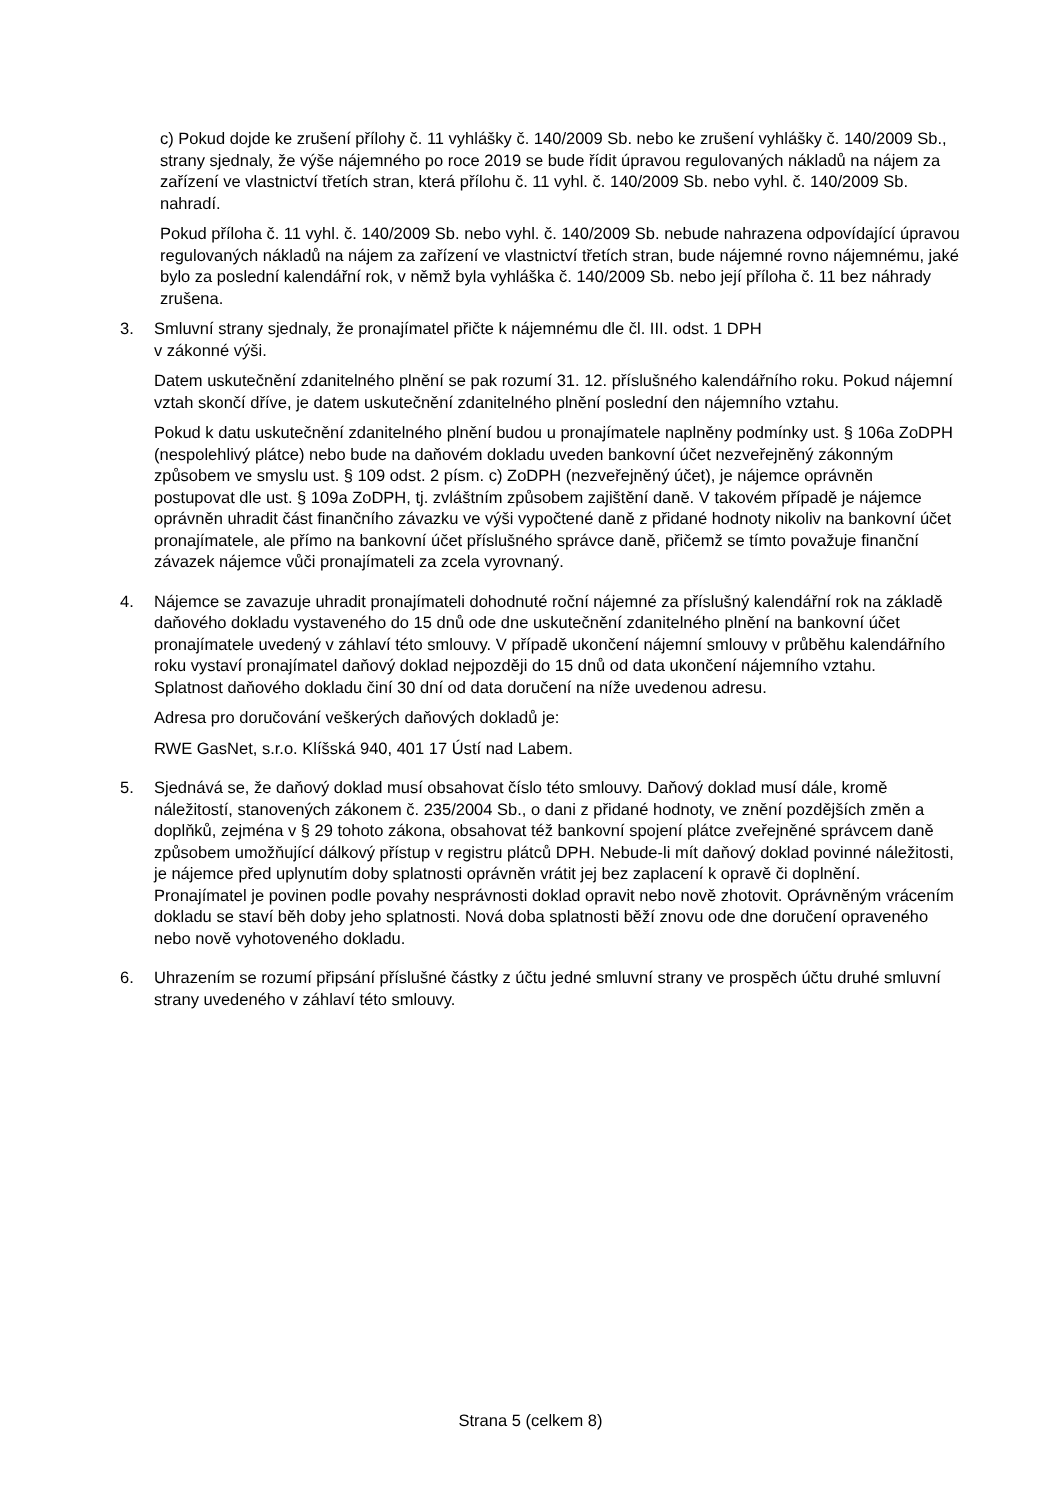c) Pokud dojde ke zrušení přílohy č. 11 vyhlášky č. 140/2009 Sb. nebo ke zrušení vyhlášky č. 140/2009 Sb., strany sjednaly, že výše nájemného po roce 2019 se bude řídit úpravou regulovaných nákladů na nájem za zařízení ve vlastnictví třetích stran, která přílohu č. 11 vyhl. č. 140/2009 Sb. nebo vyhl. č. 140/2009 Sb. nahradí.
Pokud příloha č. 11 vyhl. č. 140/2009 Sb. nebo vyhl. č. 140/2009 Sb. nebude nahrazena odpovídající úpravou regulovaných nákladů na nájem za zařízení ve vlastnictví třetích stran, bude nájemné rovno nájemnému, jaké bylo za poslední kalendářní rok, v němž byla vyhláška č. 140/2009 Sb. nebo její příloha č. 11 bez náhrady zrušena.
3. Smluvní strany sjednaly, že pronajímatel přičte k nájemnému dle čl. III. odst. 1 DPH
v zákonné výši.
Datem uskutečnění zdanitelného plnění se pak rozumí 31. 12. příslušného kalendářního roku. Pokud nájemní vztah skončí dříve, je datem uskutečnění zdanitelného plnění poslední den nájemního vztahu.
Pokud k datu uskutečnění zdanitelného plnění budou u pronajímatele naplněny podmínky ust. § 106a ZoDPH (nespolehlivý plátce) nebo bude na daňovém dokladu uveden bankovní účet nezveřejněný zákonným způsobem ve smyslu ust. § 109 odst. 2 písm. c) ZoDPH (nezveřejněný účet), je nájemce oprávněn postupovat dle ust. § 109a ZoDPH, tj. zvláštním způsobem zajištění daně. V takovém případě je nájemce oprávněn uhradit část finančního závazku ve výši vypočtené daně z přidané hodnoty nikoliv na bankovní účet pronajímatele, ale přímo na bankovní účet příslušného správce daně, přičemž se tímto považuje finanční závazek nájemce vůči pronajímateli za zcela vyrovnaný.
4. Nájemce se zavazuje uhradit pronajímateli dohodnuté roční nájemné za příslušný kalendářní rok na základě daňového dokladu vystaveného do 15 dnů ode dne uskutečnění zdanitelného plnění na bankovní účet pronajímatele uvedený v záhlaví této smlouvy. V případě ukončení nájemní smlouvy v průběhu kalendářního roku vystaví pronajímatel daňový doklad nejpozději do 15 dnů od data ukončení nájemního vztahu.
Splatnost daňového dokladu činí 30 dní od data doručení na níže uvedenou adresu.
Adresa pro doručování veškerých daňových dokladů je:
RWE GasNet, s.r.o. Klíšská 940, 401 17 Ústí nad Labem.
5. Sjednává se, že daňový doklad musí obsahovat číslo této smlouvy. Daňový doklad musí dále, kromě náležitostí, stanovených zákonem č. 235/2004 Sb., o dani z přidané hodnoty, ve znění pozdějších změn a doplňků, zejména v § 29 tohoto zákona, obsahovat též bankovní spojení plátce zveřejněné správcem daně způsobem umožňující dálkový přístup v registru plátců DPH. Nebude-li mít daňový doklad povinné náležitosti, je nájemce před uplynutím doby splatnosti oprávněn vrátit jej bez zaplacení k opravě či doplnění. Pronajímatel je povinen podle povahy nesprávnosti doklad opravit nebo nově zhotovit. Oprávněným vrácením dokladu se staví běh doby jeho splatnosti. Nová doba splatnosti běží znovu ode dne doručení opraveného nebo nově vyhotoveného dokladu.
6. Uhrazením se rozumí připsání příslušné částky z účtu jedné smluvní strany ve prospěch účtu druhé smluvní strany uvedeného v záhlaví této smlouvy.
Strana 5 (celkem 8)